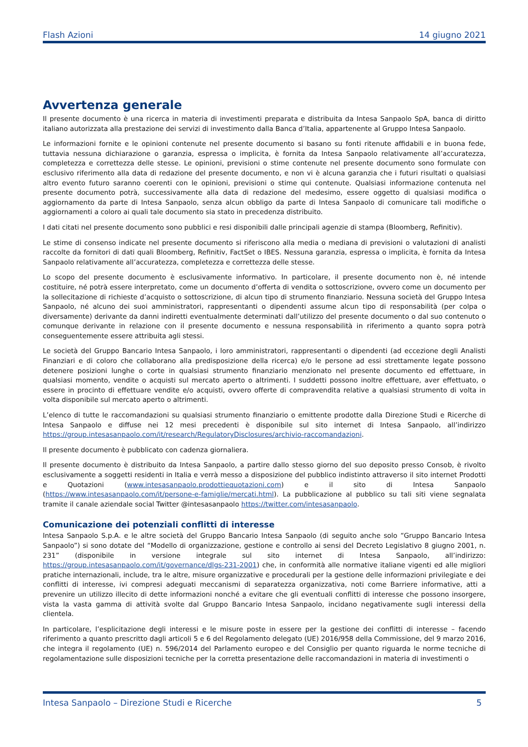Flash Azioni 14 giugno 2021
Avvertenza generale
Il presente documento è una ricerca in materia di investimenti preparata e distribuita da Intesa Sanpaolo SpA, banca di diritto italiano autorizzata alla prestazione dei servizi di investimento dalla Banca d’Italia, appartenente al Gruppo Intesa Sanpaolo.
Le informazioni fornite e le opinioni contenute nel presente documento si basano su fonti ritenute affidabili e in buona fede, tuttavia nessuna dichiarazione o garanzia, espressa o implicita, è fornita da Intesa Sanpaolo relativamente all’accuratezza, completezza e correttezza delle stesse. Le opinioni, previsioni o stime contenute nel presente documento sono formulate con esclusivo riferimento alla data di redazione del presente documento, e non vi è alcuna garanzia che i futuri risultati o qualsiasi altro evento futuro saranno coerenti con le opinioni, previsioni o stime qui contenute. Qualsiasi informazione contenuta nel presente documento potrà, successivamente alla data di redazione del medesimo, essere oggetto di qualsiasi modifica o aggiornamento da parte di Intesa Sanpaolo, senza alcun obbligo da parte di Intesa Sanpaolo di comunicare tali modifiche o aggiornamenti a coloro ai quali tale documento sia stato in precedenza distribuito.
I dati citati nel presente documento sono pubblici e resi disponibili dalle principali agenzie di stampa (Bloomberg, Refinitiv).
Le stime di consenso indicate nel presente documento si riferiscono alla media o mediana di previsioni o valutazioni di analisti raccolte da fornitori di dati quali Bloomberg, Refinitiv, FactSet o IBES. Nessuna garanzia, espressa o implicita, è fornita da Intesa Sanpaolo relativamente all’accuratezza, completezza e correttezza delle stesse.
Lo scopo del presente documento è esclusivamente informativo. In particolare, il presente documento non è, né intende costituire, né potrà essere interpretato, come un documento d’offerta di vendita o sottoscrizione, ovvero come un documento per la sollecitazione di richieste d’acquisto o sottoscrizione, di alcun tipo di strumento finanziario. Nessuna società del Gruppo Intesa Sanpaolo, né alcuno dei suoi amministratori, rappresentanti o dipendenti assume alcun tipo di responsabilità (per colpa o diversamente) derivante da danni indiretti eventualmente determinati dall’utilizzo del presente documento o dal suo contenuto o comunque derivante in relazione con il presente documento e nessuna responsabilità in riferimento a quanto sopra potrà conseguentemente essere attribuita agli stessi.
Le società del Gruppo Bancario Intesa Sanpaolo, i loro amministratori, rappresentanti o dipendenti (ad eccezione degli Analisti Finanziari e di coloro che collaborano alla predisposizione della ricerca) e/o le persone ad essi strettamente legate possono detenere posizioni lunghe o corte in qualsiasi strumento finanziario menzionato nel presente documento ed effettuare, in qualsiasi momento, vendite o acquisti sul mercato aperto o altrimenti. I suddetti possono inoltre effettuare, aver effettuato, o essere in procinto di effettuare vendite e/o acquisti, ovvero offerte di compravendita relative a qualsiasi strumento di volta in volta disponibile sul mercato aperto o altrimenti.
L’elenco di tutte le raccomandazioni su qualsiasi strumento finanziario o emittente prodotte dalla Direzione Studi e Ricerche di Intesa Sanpaolo e diffuse nei 12 mesi precedenti è disponibile sul sito internet di Intesa Sanpaolo, all’indirizzo https://group.intesasanpaolo.com/it/research/RegulatoryDisclosures/archivio-raccomandazioni.
Il presente documento è pubblicato con cadenza giornaliera.
Il presente documento è distribuito da Intesa Sanpaolo, a partire dallo stesso giorno del suo deposito presso Consob, è rivolto esclusivamente a soggetti residenti in Italia e verrà messo a disposizione del pubblico indistinto attraverso il sito internet Prodotti e Quotazioni (www.intesasanpaolo.prodottiequotazioni.com) e il sito di Intesa Sanpaolo (https://www.intesasanpaolo.com/it/persone-e-famiglie/mercati.html). La pubblicazione al pubblico su tali siti viene segnalata tramite il canale aziendale social Twitter @intesasanpaolo https://twitter.com/intesasanpaolo.
Comunicazione dei potenziali conflitti di interesse
Intesa Sanpaolo S.p.A. e le altre società del Gruppo Bancario Intesa Sanpaolo (di seguito anche solo “Gruppo Bancario Intesa Sanpaolo”) si sono dotate del “Modello di organizzazione, gestione e controllo ai sensi del Decreto Legislativo 8 giugno 2001, n. 231” (disponibile in versione integrale sul sito internet di Intesa Sanpaolo, all’indirizzo: https://group.intesasanpaolo.com/it/governance/dlgs-231-2001) che, in conformità alle normative italiane vigenti ed alle migliori pratiche internazionali, include, tra le altre, misure organizzative e procedurali per la gestione delle informazioni privilegiate e dei conflitti di interesse, ivi compresi adeguati meccanismi di separatezza organizzativa, noti come Barriere informative, atti a prevenire un utilizzo illecito di dette informazioni nonché a evitare che gli eventuali conflitti di interesse che possono insorgere, vista la vasta gamma di attività svolte dal Gruppo Bancario Intesa Sanpaolo, incidano negativamente sugli interessi della clientela.
In particolare, l’esplicitazione degli interessi e le misure poste in essere per la gestione dei conflitti di interesse – facendo riferimento a quanto prescritto dagli articoli 5 e 6 del Regolamento delegato (UE) 2016/958 della Commissione, del 9 marzo 2016, che integra il regolamento (UE) n. 596/2014 del Parlamento europeo e del Consiglio per quanto riguarda le norme tecniche di regolamentazione sulle disposizioni tecniche per la corretta presentazione delle raccomandazioni in materia di investimenti o
Intesa Sanpaolo – Direzione Studi e Ricerche 5